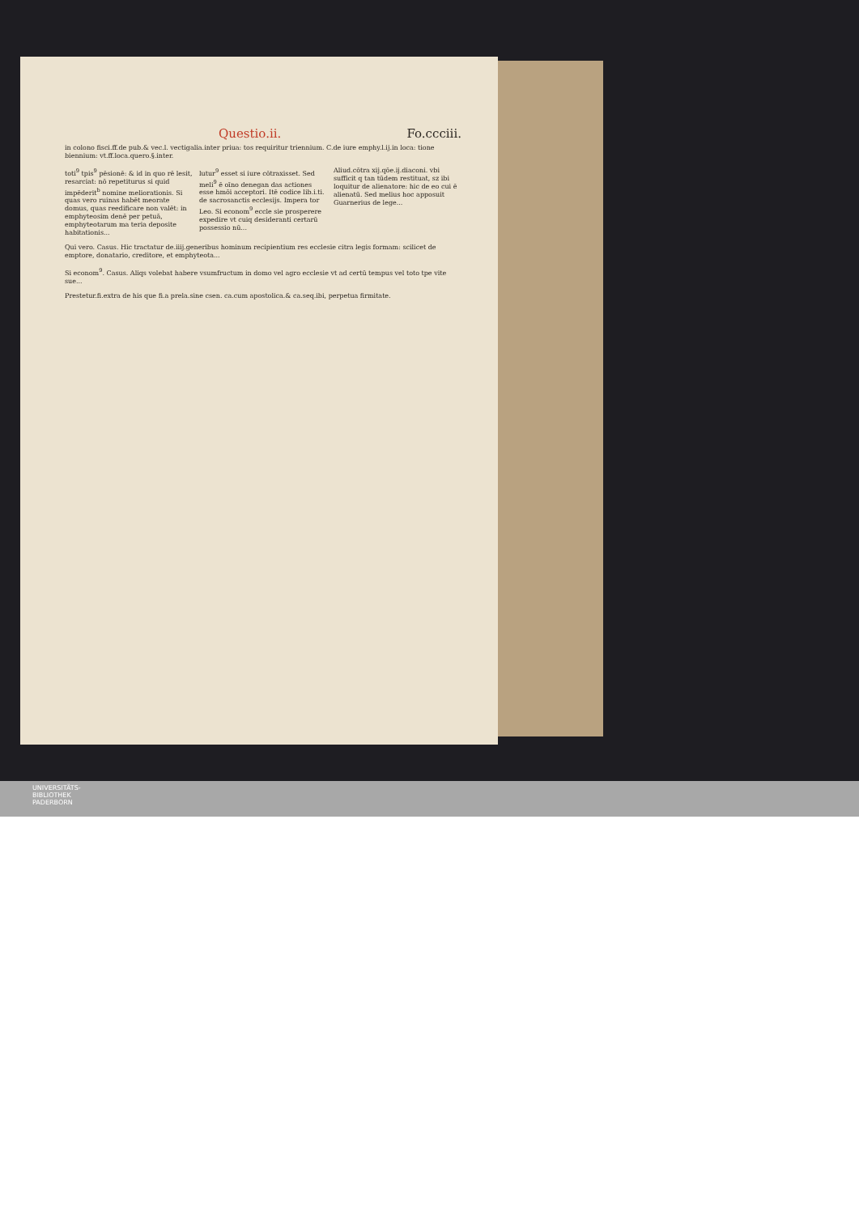Questio.ii. Fo.ccciii.
in colono fisci.ff.de pub.& vec.l. vectigalia.inter priua: tos requiritur triennium. C.de iure emphy.l.ij.in loca: tione biennium: vt.ff.loca.quero.§.inter.
toti<sup>9</sup> tpis<sup>9</sup> pēsionē: & id in quo rē lesit, resarciat: nō repetiturus si quid impēderit<sup>b</sup> nomine meliorationis. Si quas vero ruinas habēt meorate domus, quas reedificare non valēt: in emphyteosim denē per petuā, emphyteotarum ma teria deposite habitationis...
lutur<sup>9</sup> esset si iure cōtraxisset. Sed meli<sup>9</sup> ē oīno denegan das actiones esse hmōi acceptori. Itē codice lib.i.ti. de sacrosanctis ecclesijs. Impera tor Leo. Si econom<sup>9</sup> eccle sie prosperere expedire vt cuiq desideranti certarū possessio nū...
Aliud.cōtra xij.qōe.ij.diaconi. vbi sufficit q tan tūdem restituat, sz ibi loquitur de alienatore: hic de eo cui ē alienatū. Sed melius hoc apposuit Guarnerius de lege...
Qui vero. Casus. Hic tractatur de.iiij.generibus hominum recipientium res ecclesie citra legis formam: scilicet de emptore, donatario, creditore, et emphyteota...
Si econom<sup>9</sup>. Casus. Aliqs volebat habere vsumfructum in domo vel agro ecclesie vt ad certū tempus vel toto tpe vite sue...
Prestetur.fi.extra de his que fi.a prela.sine csen. ca.cum apostolica.& ca.seq.ibi, perpetua firmitate.
UNIVERSITÄTS-
BIBLIOTHEK
PADERBORN